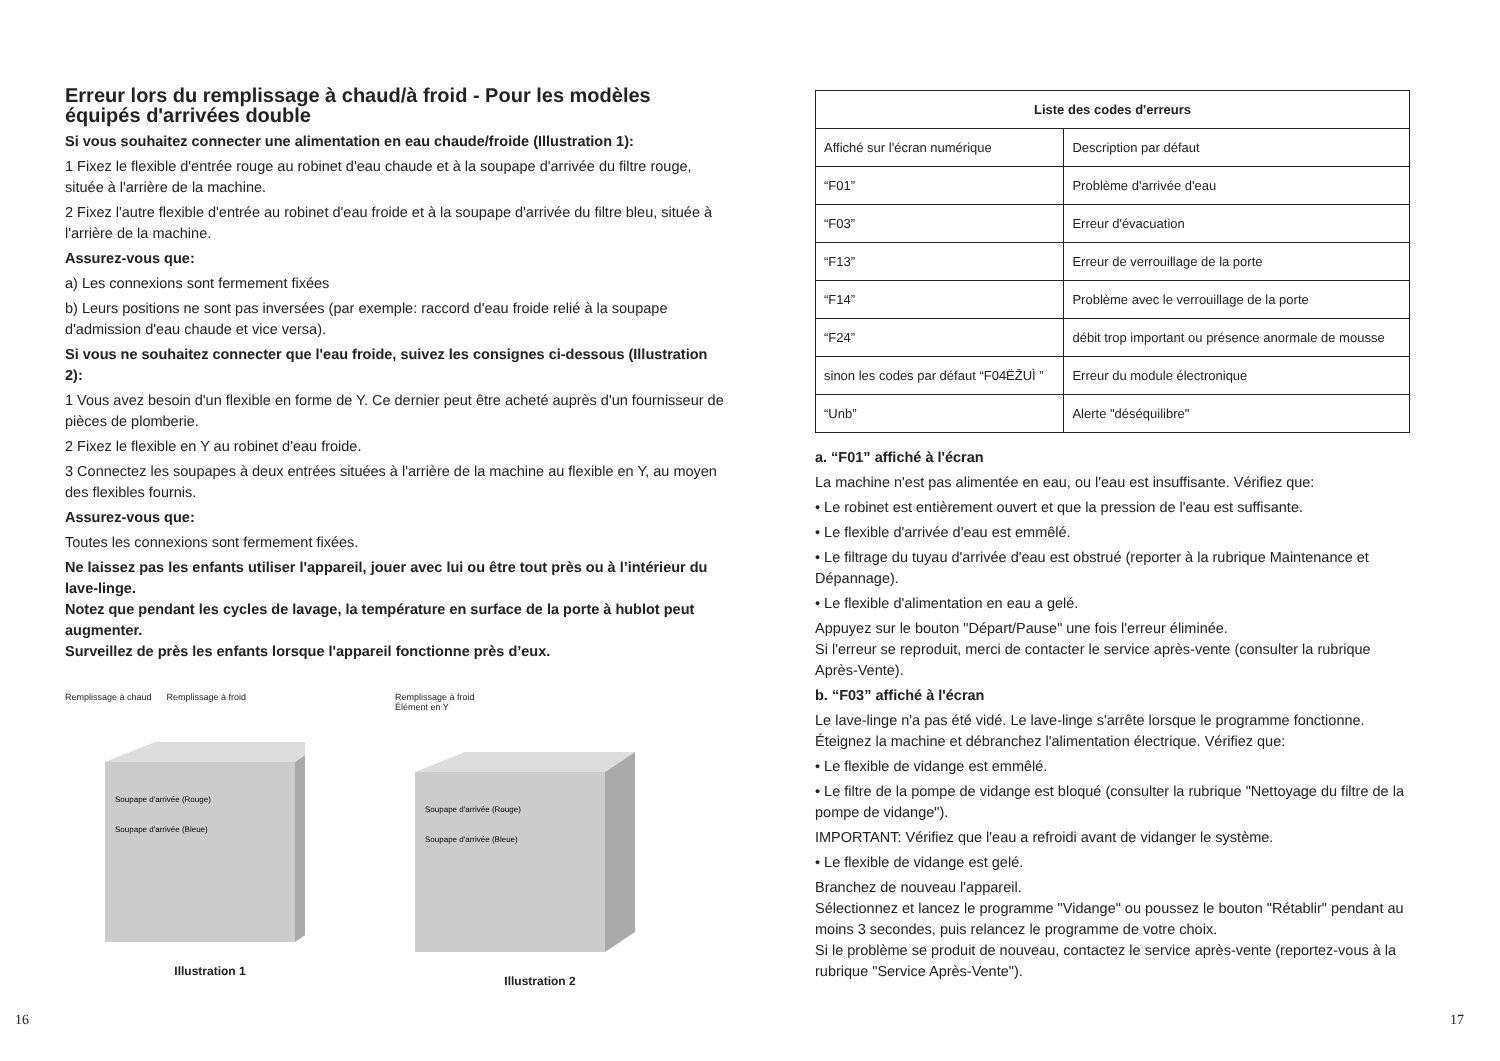Erreur lors du remplissage à chaud/à froid - Pour les modèles équipés d'arrivées double
Si vous souhaitez connecter une alimentation en eau chaude/froide (Illustration 1):
1 Fixez le flexible d'entrée rouge au robinet d'eau chaude et à la soupape d'arrivée du filtre rouge, située à l'arrière de la machine.
2 Fixez l'autre flexible d'entrée au robinet d'eau froide et à la soupape d'arrivée du filtre bleu, située à l'arrière de la machine.
Assurez-vous que:
a) Les connexions sont fermement fixées
b) Leurs positions ne sont pas inversées (par exemple: raccord d'eau froide relié à la soupape d'admission d'eau chaude et vice versa).
Si vous ne souhaitez connecter que l'eau froide, suivez les consignes ci-dessous (Illustration 2):
1 Vous avez besoin d'un flexible en forme de Y. Ce dernier peut être acheté auprès d'un fournisseur de pièces de plomberie.
2 Fixez le flexible en Y au robinet d'eau froide.
3 Connectez les soupapes à deux entrées situées à l'arrière de la machine au flexible en Y, au moyen des flexibles fournis.
Assurez-vous que:
Toutes les connexions sont fermement fixées.
Ne laissez pas les enfants utiliser l'appareil, jouer avec lui ou être tout près ou à l’intérieur du lave-linge.
Notez que pendant les cycles de lavage, la température en surface de la porte à hublot peut augmenter.
Surveillez de près les enfants lorsque l'appareil fonctionne près d’eux.
Remplissage à chaud Remplissage à froid
Soupape d'arrivée (Rouge)
Soupape d'arrivée (Bleue)
Illustration 1
Remplissage à froid
Élément en Y
Soupape d'arrivée (Rouge)
Soupape d'arrivée (Bleue)
Illustration 2
| Liste des codes d'erreurs | |
| --- | --- |
| Affiché sur l'écran numérique | Description par défaut |
| “F01” | Problème d'arrivée d'eau |
| “F03” | Erreur d'évacuation |
| “F13” | Erreur de verrouillage de la porte |
| “F14” | Problème avec le verrouillage de la porte |
| “F24” | débit trop important ou présence anormale de mousse |
| sinon les codes par défaut “F04ËŽUÌ ” | Erreur du module électronique |
| “Unb” | Alerte "déséquilibre" |
a. “F01” affiché à l'écran
La machine n'est pas alimentée en eau, ou l'eau est insuffisante. Vérifiez que:
• Le robinet est entièrement ouvert et que la pression de l'eau est suffisante.
• Le flexible d'arrivée d'eau est emmêlé.
• Le filtrage du tuyau d'arrivée d'eau est obstrué (reporter à la rubrique Maintenance et Dépannage).
• Le flexible d'alimentation en eau a gelé.
Appuyez sur le bouton "Départ/Pause" une fois l'erreur éliminée.
Si l'erreur se reproduit, merci de contacter le service après-vente (consulter la rubrique Après-Vente).
b. “F03” affiché à l'écran
Le lave-linge n'a pas été vidé. Le lave-linge s'arrête lorsque le programme fonctionne. Éteignez la machine et débranchez l'alimentation électrique. Vérifiez que:
• Le flexible de vidange est emmêlé.
• Le filtre de la pompe de vidange est bloqué (consulter la rubrique "Nettoyage du filtre de la pompe de vidange").
IMPORTANT: Vérifiez que l'eau a refroidi avant de vidanger le système.
• Le flexible de vidange est gelé.
Branchez de nouveau l'appareil.
Sélectionnez et lancez le programme "Vidange" ou poussez le bouton "Rétablir" pendant au moins 3 secondes, puis relancez le programme de votre choix.
Si le problème se produit de nouveau, contactez le service après-vente (reportez-vous à la rubrique "Service Après-Vente").
16 17